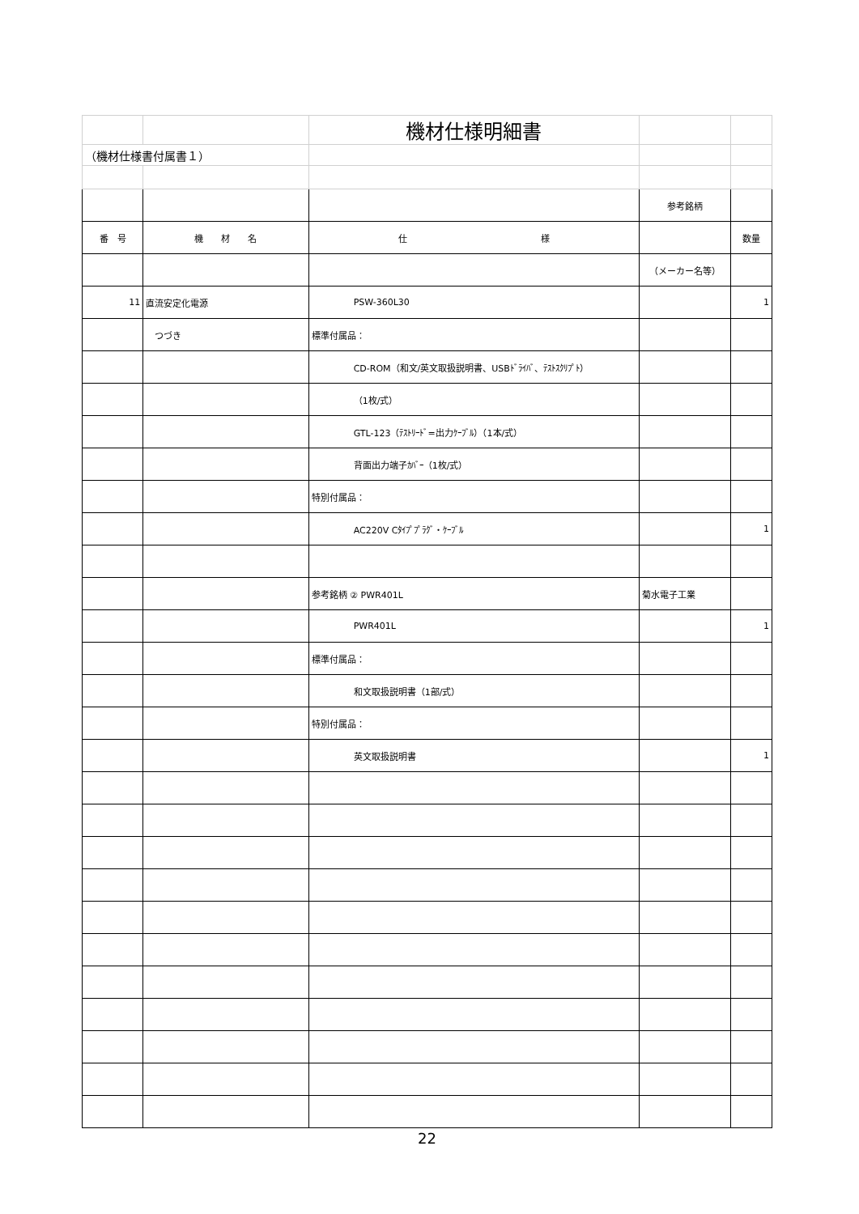| | | 機材仕様明細書 | | |
| （機材仕様書付属書１） | | | | |
| | | | 参考銘柄 | |
| 番 号 | 機 材 名 | 仕 様 | | 数量 |
| | | | （メーカー名等） | |
| 11 | 直流安定化電源 | PSW-360L30 | | 1 |
| | つづき | 標準付属品： | | |
| | | CD-ROM（和文/英文取扱説明書、USBﾄﾞﾗｲﾊﾞ、ﾃｽﾄｽｸﾘﾌﾟﾄ） | | |
| | | （1枚/式） | | |
| | | GTL-123（ﾃｽﾄﾘｰﾄﾞ=出力ｹｰﾌﾞﾙ）（1本/式） | | |
| | | 背面出力端子ｶﾊﾞｰ（1枚/式） | | |
| | | 特別付属品： | | |
| | | AC220V Cﾀｲﾌﾟﾌﾟﾗｸﾞ・ｹｰﾌﾞﾙ | | 1 |
| | | 参考銘柄 ② PWR401L | 菊水電子工業 | |
| | | PWR401L | | 1 |
| | | 標準付属品： | | |
| | | 和文取扱説明書（1部/式） | | |
| | | 特別付属品： | | |
| | | 英文取扱説明書 | | 1 |
22